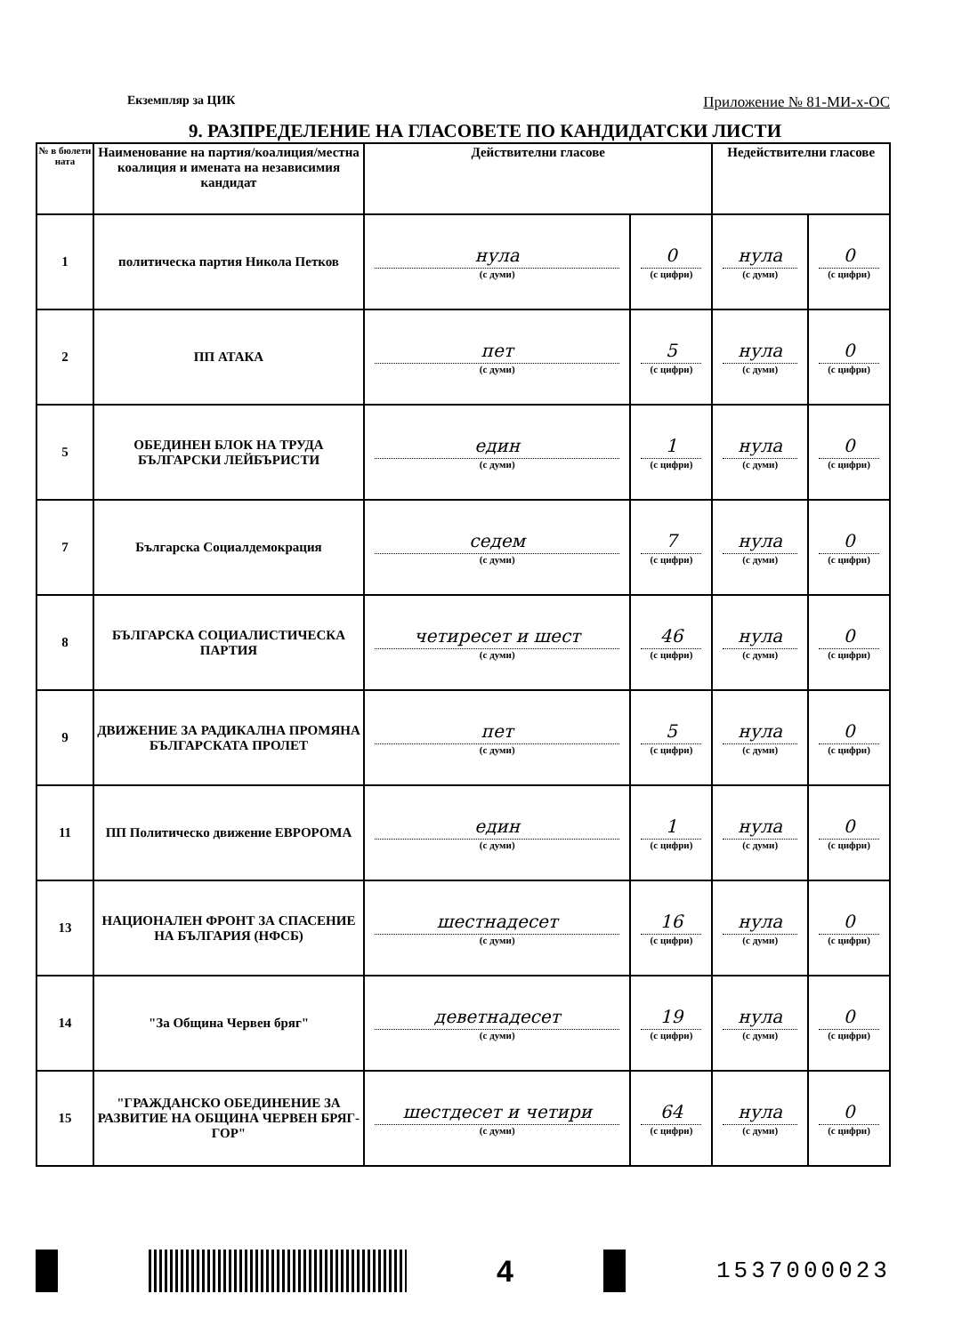Екземпляр за ЦИК Приложение № 81-МИ-х-ОС
9. РАЗПРЕДЕЛЕНИЕ НА ГЛАСОВЕТЕ ПО КАНДИДАТСКИ ЛИСТИ
| № в бюлети ната | Наименование на партия/коалиция/местна коалиция и имената на независимия кандидат | Действителни гласове | | Недействителни гласове | |
| --- | --- | --- | --- | --- | --- |
| 1 | политическа партия Никола Петков | нула (с думи) | 0 (с цифри) | нула (с думи) | 0 (с цифри) |
| 2 | ПП АТАКА | пет (с думи) | 5 (с цифри) | нула (с думи) | 0 (с цифри) |
| 5 | ОБЕДИНЕН БЛОК НА ТРУДА БЪЛГАРСКИ ЛЕЙБЪРИСТИ | един (с думи) | 1 (с цифри) | нула (с думи) | 0 (с цифри) |
| 7 | Българска Социалдемокрация | седем (с думи) | 7 (с цифри) | нула (с думи) | 0 (с цифри) |
| 8 | БЪЛГАРСКА СОЦИАЛИСТИЧЕСКА ПАРТИЯ | четиресет и шест (с думи) | 46 (с цифри) | нула (с думи) | 0 (с цифри) |
| 9 | ДВИЖЕНИЕ ЗА РАДИКАЛНА ПРОМЯНА БЪЛГАРСКАТА ПРОЛЕТ | пет (с думи) | 5 (с цифри) | нула (с думи) | 0 (с цифри) |
| 11 | ПП Политическо движение ЕВРОРОМА | един (с думи) | 1 (с цифри) | нула (с думи) | 0 (с цифри) |
| 13 | НАЦИОНАЛЕН ФРОНТ ЗА СПАСЕНИЕ НА БЪЛГАРИЯ (НФСБ) | шестнадесет (с думи) | 16 (с цифри) | нула (с думи) | 0 (с цифри) |
| 14 | "За Община Червен бряг" | деветнадесет (с думи) | 19 (с цифри) | нула (с думи) | 0 (с цифри) |
| 15 | "ГРАЖДАНСКО ОБЕДИНЕНИЕ ЗА РАЗВИТИЕ НА ОБЩИНА ЧЕРВЕН БРЯГ-ГОР" | шестдесет и четири (с думи) | 64 (с цифри) | нула (с думи) | 0 (с цифри) |
4
1537000023